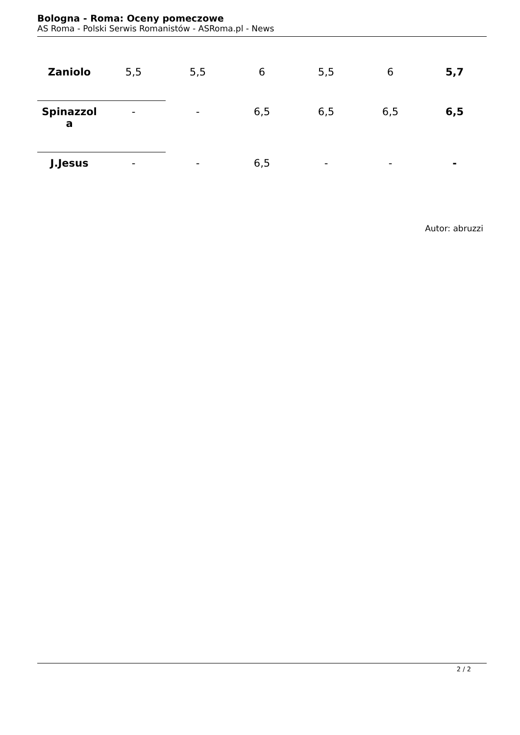Bologna - Roma: Oceny pomeczowe
AS Roma - Polski Serwis Romanistów - ASRoma.pl - News
| Zaniolo | 5,5 | 5,5 | 6 | 5,5 | 6 | 5,7 |
| Spinazzol a | - | - | 6,5 | 6,5 | 6,5 | 6,5 |
| J.Jesus | - | - | 6,5 | - | - | - |
Autor: abruzzi
2 / 2